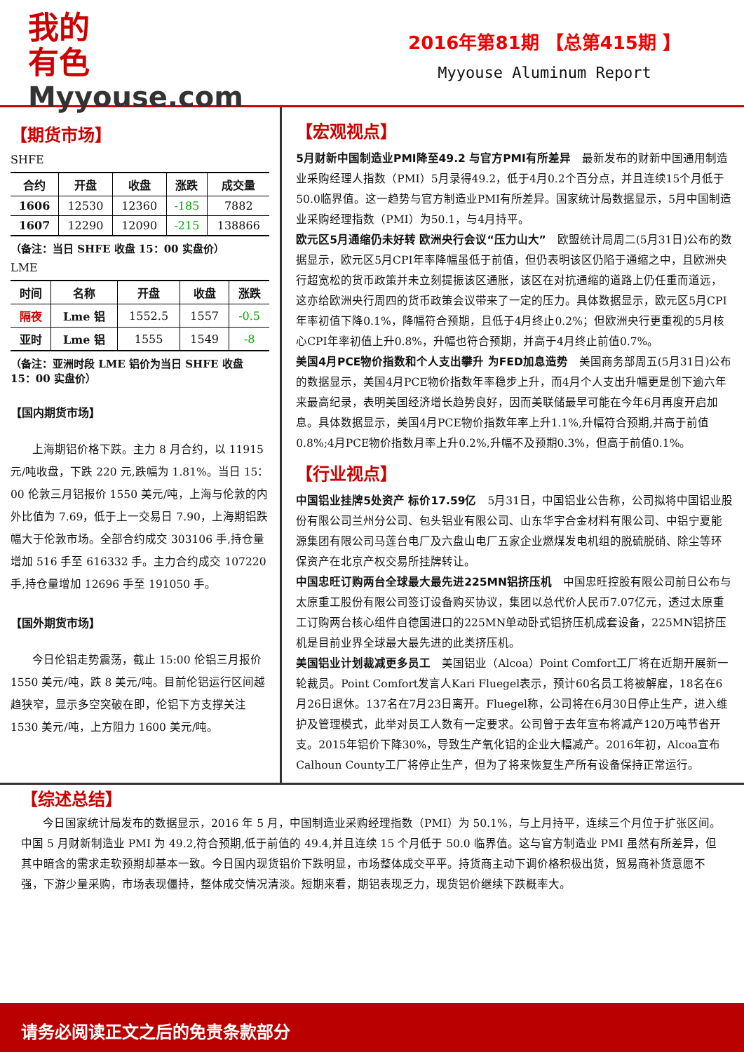我的
有色
Myyouse.com
2016年第81期 【总第415期 】
Myyouse Aluminum Report
【期货市场】
SHFE
| 合约 | 开盘 | 收盘 | 涨跌 | 成交量 |
| --- | --- | --- | --- | --- |
| 1606 | 12530 | 12360 | -185 | 7882 |
| 1607 | 12290 | 12090 | -215 | 138866 |
（备注：当日 SHFE 收盘 15：00 实盘价）
LME
| 时间 | 名称 | 开盘 | 收盘 | 涨跌 |
| --- | --- | --- | --- | --- |
| 隔夜 | Lme 铝 | 1552.5 | 1557 | -0.5 |
| 亚时 | Lme 铝 | 1555 | 1549 | -8 |
（备注：亚洲时段 LME 铝价为当日 SHFE 收盘 15：00 实盘价）
【国内期货市场】
上海期铝价格下跌。主力 8 月合约，以 11915 元/吨收盘，下跌 220 元,跌幅为 1.81%。当日 15：00 伦敦三月铝报价 1550 美元/吨，上海与伦敦的内外比值为 7.69，低于上一交易日 7.90，上海期铝跌幅大于伦敦市场。全部合约成交 303106 手,持仓量增加 516 手至 616332 手。主力合约成交 107220 手,持仓量增加 12696 手至 191050 手。
【国外期货市场】
今日伦铝走势震荡，截止 15:00 伦铝三月报价 1550 美元/吨，跌 8 美元/吨。目前伦铝运行区间越趋狭窄，显示多空突破在即，伦铝下方支撑关注 1530 美元/吨，上方阻力 1600 美元/吨。
【宏观视点】
5月财新中国制造业PMI降至49.2 与官方PMI有所差异　最新发布的财新中国通用制造业采购经理人指数（PMI）5月录得49.2，低于4月0.2个百分点，并且连续15个月低于50.0临界值。这一趋势与官方制造业PMI有所差异。国家统计局数据显示，5月中国制造业采购经理指数（PMI）为50.1，与4月持平。
欧元区5月通缩仍未好转 欧洲央行会议“压力山大”　欧盟统计局周二(5月31日)公布的数据显示，欧元区5月CPI年率降幅虽低于前值，但仍表明该区仍陷于通缩之中，且欧洲央行超宽松的货币政策并未立刻提振该区通胀，该区在对抗通缩的道路上仍任重而道远，这亦给欧洲央行周四的货币政策会议带来了一定的压力。具体数据显示，欧元区5月CPI年率初值下降0.1%，降幅符合预期，且低于4月终止0.2%；但欧洲央行更重视的5月核心CPI年率初值上升0.8%，升幅也符合预期，并高于4月终止前值0.7%。
美国4月PCE物价指数和个人支出攀升 为FED加息造势　美国商务部周五(5月31日)公布的数据显示，美国4月PCE物价指数年率稳步上升，而4月个人支出升幅更是创下逾六年来最高纪录，表明美国经济增长趋势良好，因而美联储最早可能在今年6月再度开启加息。具体数据显示，美国4月PCE物价指数年率上升1.1%,升幅符合预期,并高于前值0.8%;4月PCE物价指数月率上升0.2%,升幅不及预期0.3%，但高于前值0.1%。
【行业视点】
中国铝业挂牌5处资产 标价17.59亿　5月31日，中国铝业公告称，公司拟将中国铝业股份有限公司兰州分公司、包头铝业有限公司、山东华宇合金材料有限公司、中铝宁夏能源集团有限公司马莲台电厂及六盘山电厂五家企业燃煤发电机组的脱硫脱硝、除尘等环保资产在北京产权交易所挂牌转让。
中国忠旺订购两台全球最大最先进225MN铝挤压机　中国忠旺控股有限公司前日公布与太原重工股份有限公司签订设备购买协议，集团以总代价人民币7.07亿元，透过太原重工订购两台核心组件自德国进口的225MN单动卧式铝挤压机成套设备，225MN铝挤压机是目前业界全球最大最先进的此类挤压机。
美国铝业计划裁减更多员工　美国铝业（Alcoa）Point Comfort工厂将在近期开展新一轮裁员。Point Comfort发言人Kari Fluegel表示，预计60名员工将被解雇，18名在6月26日退休。137名在7月23日离开。Fluegel称，公司将在6月30日停止生产，进入维护及管理模式，此举对员工人数有一定要求。公司曾于去年宣布将减产120万吨节省开支。2015年铝价下降30%，导致生产氧化铝的企业大幅减产。2016年初，Alcoa宣布Calhoun County工厂将停止生产，但为了将来恢复生产所有设备保持正常运行。
【综述总结】
今日国家统计局发布的数据显示，2016 年 5 月，中国制造业采购经理指数（PMI）为 50.1%，与上月持平，连续三个月位于扩张区间。中国 5 月财新制造业 PMI 为 49.2,符合预期,低于前值的 49.4,并且连续 15 个月低于 50.0 临界值。这与官方制造业 PMI 虽然有所差异，但其中暗含的需求走软预期却基本一致。今日国内现货铝价下跌明显，市场整体成交平平。持货商主动下调价格积极出货，贸易商补货意愿不强，下游少量采购，市场表现僵持，整体成交情况清淡。短期来看，期铝表现乏力，现货铝价继续下跌概率大。
请务必阅读正文之后的免责条款部分